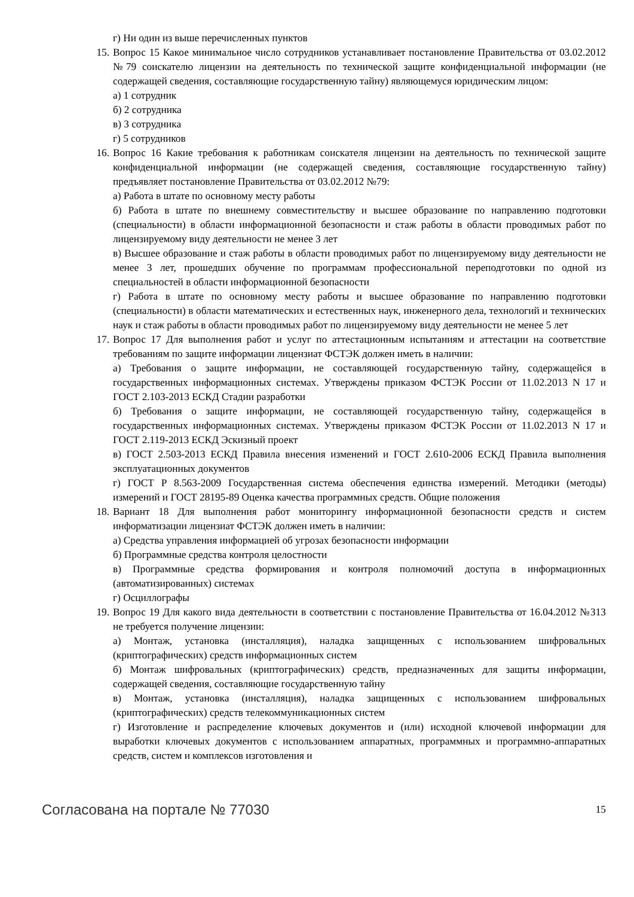г) Ни один из выше перечисленных пунктов
15. Вопрос 15 Какое минимальное число сотрудников устанавливает постановление Правительства от 03.02.2012 №79 соискателю лицензии на деятельность по технической защите конфиденциальной информации (не содержащей сведения, составляющие государственную тайну) являющемуся юридическим лицом:
а) 1 сотрудник
б) 2 сотрудника
в) 3 сотрудника
г) 5 сотрудников
16. Вопрос 16 Какие требования к работникам соискателя лицензии на деятельность по технической защите конфиденциальной информации (не содержащей сведения, составляющие государственную тайну) предъявляет постановление Правительства от 03.02.2012 №79:
а) Работа в штате по основному месту работы
б) Работа в штате по внешнему совместительству и высшее образование по направлению подготовки (специальности) в области информационной безопасности и стаж работы в области проводимых работ по лицензируемому виду деятельности не менее 3 лет
в) Высшее образование и стаж работы в области проводимых работ по лицензируемому виду деятельности не менее 3 лет, прошедших обучение по программам профессиональной переподготовки по одной из специальностей в области информационной безопасности
г) Работа в штате по основному месту работы и высшее образование по направлению подготовки (специальности) в области математических и естественных наук, инженерного дела, технологий и технических наук и стаж работы в области проводимых работ по лицензируемому виду деятельности не менее 5 лет
17. Вопрос 17 Для выполнения работ и услуг по аттестационным испытаниям и аттестации на соответствие требованиям по защите информации лицензиат ФСТЭК должен иметь в наличии:
а) Требования о защите информации, не составляющей государственную тайну, содержащейся в государственных информационных системах. Утверждены приказом ФСТЭК России от 11.02.2013 N 17 и ГОСТ 2.103-2013 ЕСКД Стадии разработки
б) Требования о защите информации, не составляющей государственную тайну, содержащейся в государственных информационных системах. Утверждены приказом ФСТЭК России от 11.02.2013 N 17 и ГОСТ 2.119-2013 ЕСКД Эскизный проект
в) ГОСТ 2.503-2013 ЕСКД Правила внесения изменений и ГОСТ 2.610-2006 ЕСКД Правила выполнения эксплуатационных документов
г) ГОСТ Р 8.563-2009 Государственная система обеспечения единства измерений. Методики (методы) измерений и ГОСТ 28195-89 Оценка качества программных средств. Общие положения
18. Вариант 18 Для выполнения работ мониторингу информационной безопасности средств и систем информатизации лицензиат ФСТЭК должен иметь в наличии:
а) Средства управления информацией об угрозах безопасности информации
б) Программные средства контроля целостности
в) Программные средства формирования и контроля полномочий доступа в информационных (автоматизированных) системах
г) Осциллографы
19. Вопрос 19 Для какого вида деятельности в соответствии с постановление Правительства от 16.04.2012 №313 не требуется получение лицензии:
а) Монтаж, установка (инсталляция), наладка защищенных с использованием шифровальных (криптографических) средств информационных систем
б) Монтаж шифровальных (криптографических) средств, предназначенных для защиты информации, содержащей сведения, составляющие государственную тайну
в) Монтаж, установка (инсталляция), наладка защищенных с использованием шифровальных (криптографических) средств телекоммуникационных систем
г) Изготовление и распределение ключевых документов и (или) исходной ключевой информации для выработки ключевых документов с использованием аппаратных, программных и программно-аппаратных средств, систем и комплексов изготовления и
Согласована на портале № 77030 15